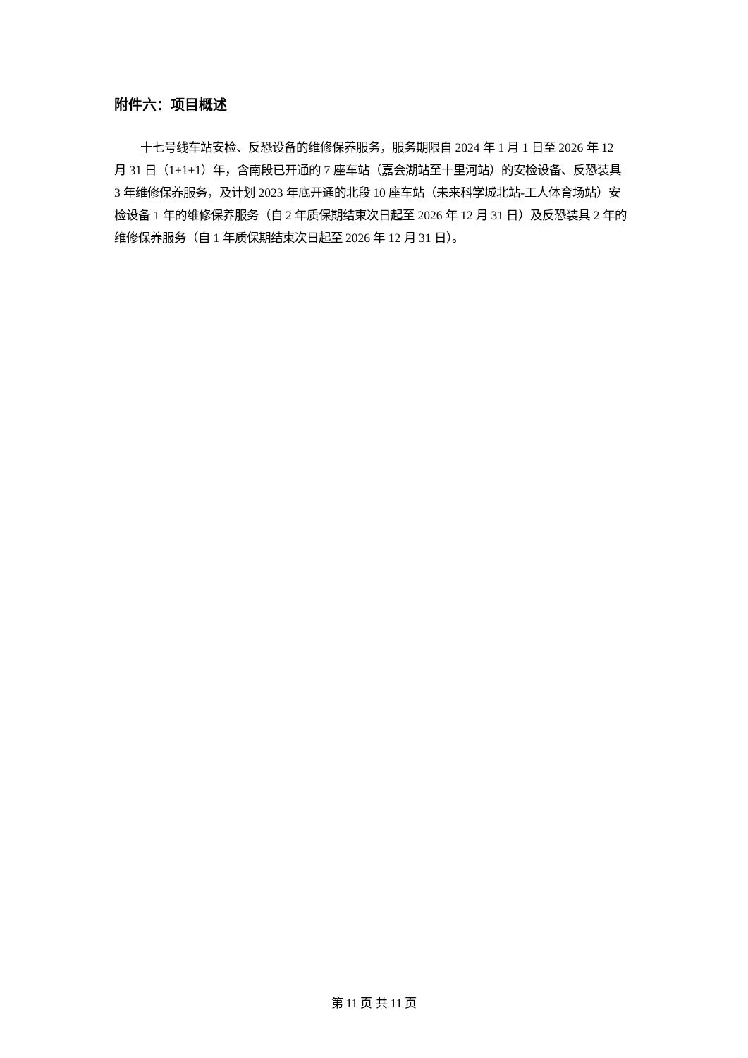附件六：项目概述
十七号线车站安检、反恐设备的维修保养服务，服务期限自 2024 年 1 月 1 日至 2026 年 12 月 31 日（1+1+1）年，含南段已开通的 7 座车站（嘉会湖站至十里河站）的安检设备、反恐装具 3 年维修保养服务，及计划 2023 年底开通的北段 10 座车站（未来科学城北站-工人体育场站）安检设备 1 年的维修保养服务（自 2 年质保期结束次日起至 2026 年 12 月 31 日）及反恐装具 2 年的维修保养服务（自 1 年质保期结束次日起至 2026 年 12 月 31 日）。
第 11 页 共 11 页